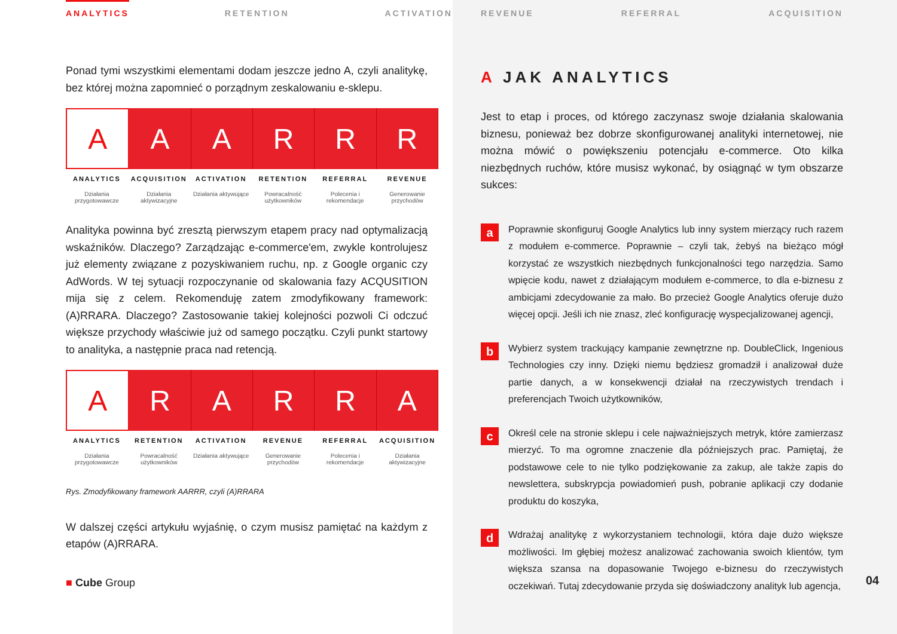ANALYTICS RETENTION ACTIVATION
Ponad tymi wszystkimi elementami dodam jeszcze jedno A, czyli analitykę, bez której można zapomnieć o porządnym zeskalowaniu e-sklepu.
A A A R R R
ANALYTICS
Działania przygotowawcze
ACQUISITION
Działania aktywizacyjne
ACTIVATION
Działania aktywujące
RETENTION
Powracalność użytkowników
REFERRAL
Polecenia i rekomendacje
REVENUE
Generowanie przychodów
Analityka powinna być zresztą pierwszym etapem pracy nad optymalizacją wskaźników. Dlaczego? Zarządzając e-commerce'em, zwykle kontrolujesz już elementy związane z pozyskiwaniem ruchu, np. z Google organic czy AdWords. W tej sytuacji rozpoczynanie od skalowania fazy ACQUSITION mija się z celem. Rekomenduję zatem zmodyfikowany framework: (A)RRARA. Dlaczego? Zastosowanie takiej kolejności pozwoli Ci odczuć większe przychody właściwie już od samego początku. Czyli punkt startowy to analityka, a następnie praca nad retencją.
A R A R R A
ANALYTICS
Działania przygotowawcze
RETENTION
Powracalność użytkowników
ACTIVATION
Działania aktywujące
REVENUE
Generowanie przychodów
REFERRAL
Polecenia i rekomendacje
ACQUISITION
Działania aktywizacyjne
Rys. Zmodyfikowany framework AARRR, czyli (A)RRARA
W dalszej części artykułu wyjaśnię, o czym musisz pamiętać na każdym z etapów (A)RRARA.
■ Cube Group
REVENUE REFERRAL ACQUISITION
A JAK ANALYTICS
Jest to etap i proces, od którego zaczynasz swoje działania skalowania biznesu, ponieważ bez dobrze skonfigurowanej analityki internetowej, nie można mówić o powiększeniu potencjału e-commerce. Oto kilka niezbędnych ruchów, które musisz wykonać, by osiągnąć w tym obszarze sukces:
a
Poprawnie skonfiguruj Google Analytics lub inny system mierzący ruch razem z modułem e-commerce. Poprawnie – czyli tak, żebyś na bieżąco mógł korzystać ze wszystkich niezbędnych funkcjonalności tego narzędzia. Samo wpięcie kodu, nawet z działającym modułem e-commerce, to dla e-biznesu z ambicjami zdecydowanie za mało. Bo przecież Google Analytics oferuje dużo więcej opcji. Jeśli ich nie znasz, zleć konfigurację wyspecjalizowanej agencji,
b
Wybierz system trackujący kampanie zewnętrzne np. DoubleClick, Ingenious Technologies czy inny. Dzięki niemu będziesz gromadził i analizował duże partie danych, a w konsekwencji działał na rzeczywistych trendach i preferencjach Twoich użytkowników,
c
Określ cele na stronie sklepu i cele najważniejszych metryk, które zamierzasz mierzyć. To ma ogromne znaczenie dla późniejszych prac. Pamiętaj, że podstawowe cele to nie tylko podziękowanie za zakup, ale także zapis do newslettera, subskrypcja powiadomień push, pobranie aplikacji czy dodanie produktu do koszyka,
d
Wdrażaj analitykę z wykorzystaniem technologii, która daje dużo większe możliwości. Im głębiej możesz analizować zachowania swoich klientów, tym większa szansa na dopasowanie Twojego e-biznesu do rzeczywistych oczekiwań. Tutaj zdecydowanie przyda się doświadczony analityk lub agencja,
04